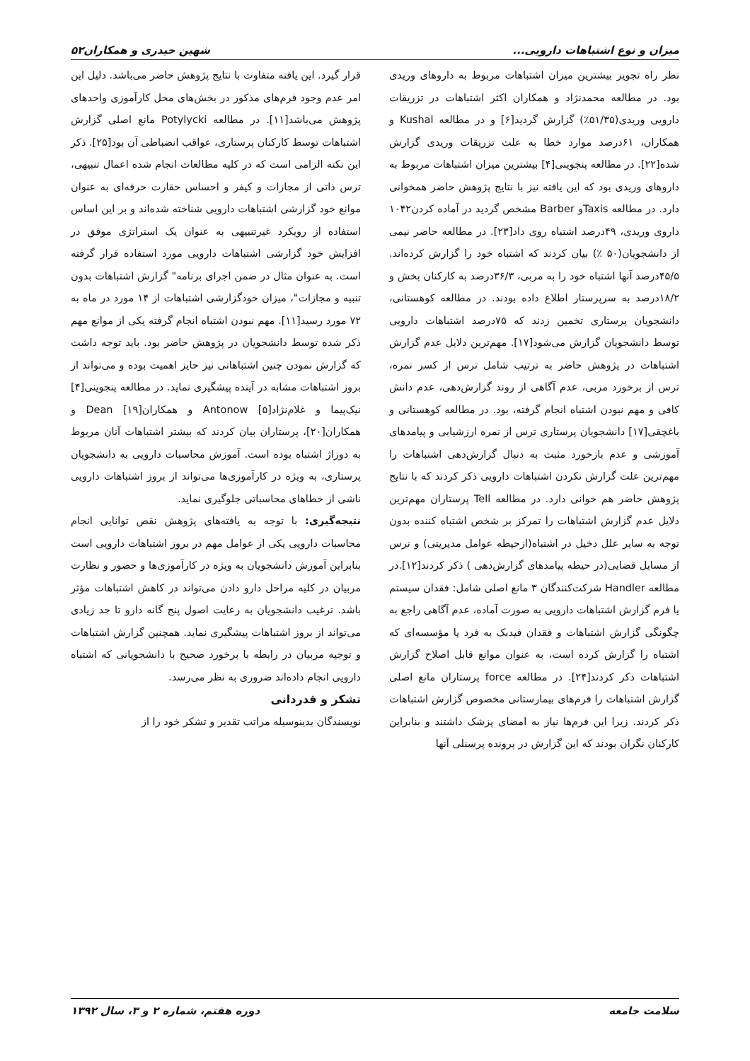میزان و نوع اشتباهات دارویی... شهین حیدری و همکاران۵۲
نظر راه تجویز بیشترین میزان اشتباهات مربوط به داروهای وریدی بود. در مطالعه محمدنژاد و همکاران اکثر اشتباهات در تزریقات دارویی وریدی(۵۱/۳۵٪) گزارش گردید[۶] و در مطالعه Kushal و همکاران، ۶۱درصد موارد خطا به علت تزریقات وریدی گزارش شده[۲۲]. در مطالعه پنجوینی[۴] بیشترین میزان اشتباهات مربوط به داروهای وریدی بود که این یافته نیز با نتایج پژوهش حاضر همخوانی دارد. در مطالعه Taxisو Barber مشخص گردید در آماده کردن۱۰۴۲ داروی وریدی، ۴۹درصد اشتباه روی داد[۲۳]. در مطالعه حاضر نیمی از دانشجویان(۵۰ ٪) بیان کردند که اشتباه خود را گزارش کرده‌اند. ۴۵/۵درصد آنها اشتباه خود را به مربی، ۳۶/۳درصد به کارکنان بخش و ۱۸/۲درصد به سرپرستار اطلاع داده بودند. در مطالعه کوهستانی، دانشجویان پرستاری تخمین زدند که ۷۵درصد اشتباهات دارویی توسط دانشجویان گزارش می‌شود[۱۷]. مهم‌ترین دلایل عدم گزارش اشتباهات در پژوهش حاضر به ترتیب شامل ترس از کسر نمره، ترس از برخورد مربی، عدم آگاهی از روند گزارش‌دهی، عدم دانش کافی و مهم نبودن اشتباه انجام گرفته، بود. در مطالعه کوهستانی و باغچقی[۱۷] دانشجویان پرستاری ترس از نمره ارزشیابی و پیامدهای آموزشی و عدم بازخورد مثبت به دنبال گزارش‌دهی اشتباهات را مهم‌ترین علت گزارش نکردن اشتباهات دارویی ذکر کردند که با نتایج پژوهش حاضر هم خوانی دارد. در مطالعه Tell پرستاران مهم‌ترین دلایل عدم گزارش اشتباهات را تمرکز بر شخص اشتباه کننده بدون توجه به سایر علل دخیل در اشتباه(ازحیطه عوامل مدیریتی) و ترس از مسایل قضایی(در حیطه پیامدهای گزارش‌دهی ) ذکر کردند[۱۲].در مطالعه Handler شرکت‌کنندگان ۳ مانع اصلی شامل: فقدان سیستم یا فرم گزارش اشتباهات دارویی به صورت آماده، عدم آگاهی راجع به چگونگی گزارش اشتباهات و فقدان فیدبک به فرد یا مؤسسه‌ای که اشتباه را گزارش کرده است، به عنوان موانع قابل اصلاح گزارش اشتباهات ذکر کردند[۲۴]. در مطالعه force پرستاران مانع اصلی گزارش اشتباهات را فرم‌های بیمارستانی مخصوص گزارش اشتباهات ذکر کردند. زیرا این فرم‌ها نیاز به امضای پزشک داشتند و بنابراین کارکنان نگران بودند که این گزارش در پرونده پرسنلی آنها
قرار گیرد. این یافته متفاوت با نتایج پژوهش حاضر می‌باشد. دلیل این امر عدم وجود فرم‌های مذکور در بخش‌های محل کارآموزی واحدهای پژوهش می‌باشد[۱۱]. در مطالعه Potylycki مانع اصلی گزارش اشتباهات توسط کارکنان پرستاری، عواقب انضباطی آن بود[۲۵]. ذکر این نکته الزامی است که در کلیه مطالعات انجام شده اعمال تنبیهی، ترس ذاتی از مجازات و کیفر و احساس حقارت حرفه‌ای به عنوان موانع خود گزارشی اشتباهات دارویی شناخته شده‌اند و بر این اساس استفاده از رویکرد غیرتنبیهی به عنوان یک استراتژی موفق در افزایش خود گزارشی اشتباهات دارویی مورد استفاده قرار گرفته است. به عنوان مثال در ضمن اجرای برنامه" گزارش اشتباهات بدون تنبیه و مجازات"، میزان خودگزارشی اشتباهات از ۱۴ مورد در ماه به ۷۲ مورد رسید[۱۱]. مهم نبودن اشتباه انجام گرفته یکی از موانع مهم ذکر شده توسط دانشجویان در پژوهش حاضر بود. باید توجه داشت که گزارش نمودن چنین اشتباهاتی نیز حایز اهمیت بوده و می‌تواند از بروز اشتباهات مشابه در آینده پیشگیری نماید. در مطالعه پنجوینی[۴] نیک‌پیما و غلام‌نژاد[۵] Antonow و همکاران[۱۹] Dean و همکاران[۲۰]، پرستاران بیان کردند که بیشتر اشتباهات آنان مربوط به دوزاژ اشتباه بوده است. آموزش محاسبات دارویی به دانشجویان پرستاری، به ویژه در کارآموزی‌ها می‌تواند از بروز اشتباهات دارویی ناشی از خطاهای محاسباتی جلوگیری نماید.
نتیجه‌گیری: با توجه به یافته‌های پژوهش نقص توانایی انجام محاسبات دارویی یکی از عوامل مهم در بروز اشتباهات دارویی است بنابراین آموزش دانشجویان به ویژه در کارآموزی‌ها و حضور و نظارت مربیان در کلیه مراحل دارو دادن می‌تواند در کاهش اشتباهات مؤثر باشد. ترغیب دانشجویان به رعایت اصول پنج گانه دارو تا حد زیادی می‌تواند از بروز اشتباهات پیشگیری نماید. همچنین گزارش اشتباهات و توجیه مربیان در رابطه با برخورد صحیح با دانشجویانی که اشتباه دارویی انجام داده‌اند ضروری به نظر می‌رسد.
تشکر و قدردانی
نویسندگان بدینوسیله مراتب تقدیر و تشکر خود را از
سلامت جامعه دوره هفتم، شماره ۲ و ۳، سال ۱۳۹۲